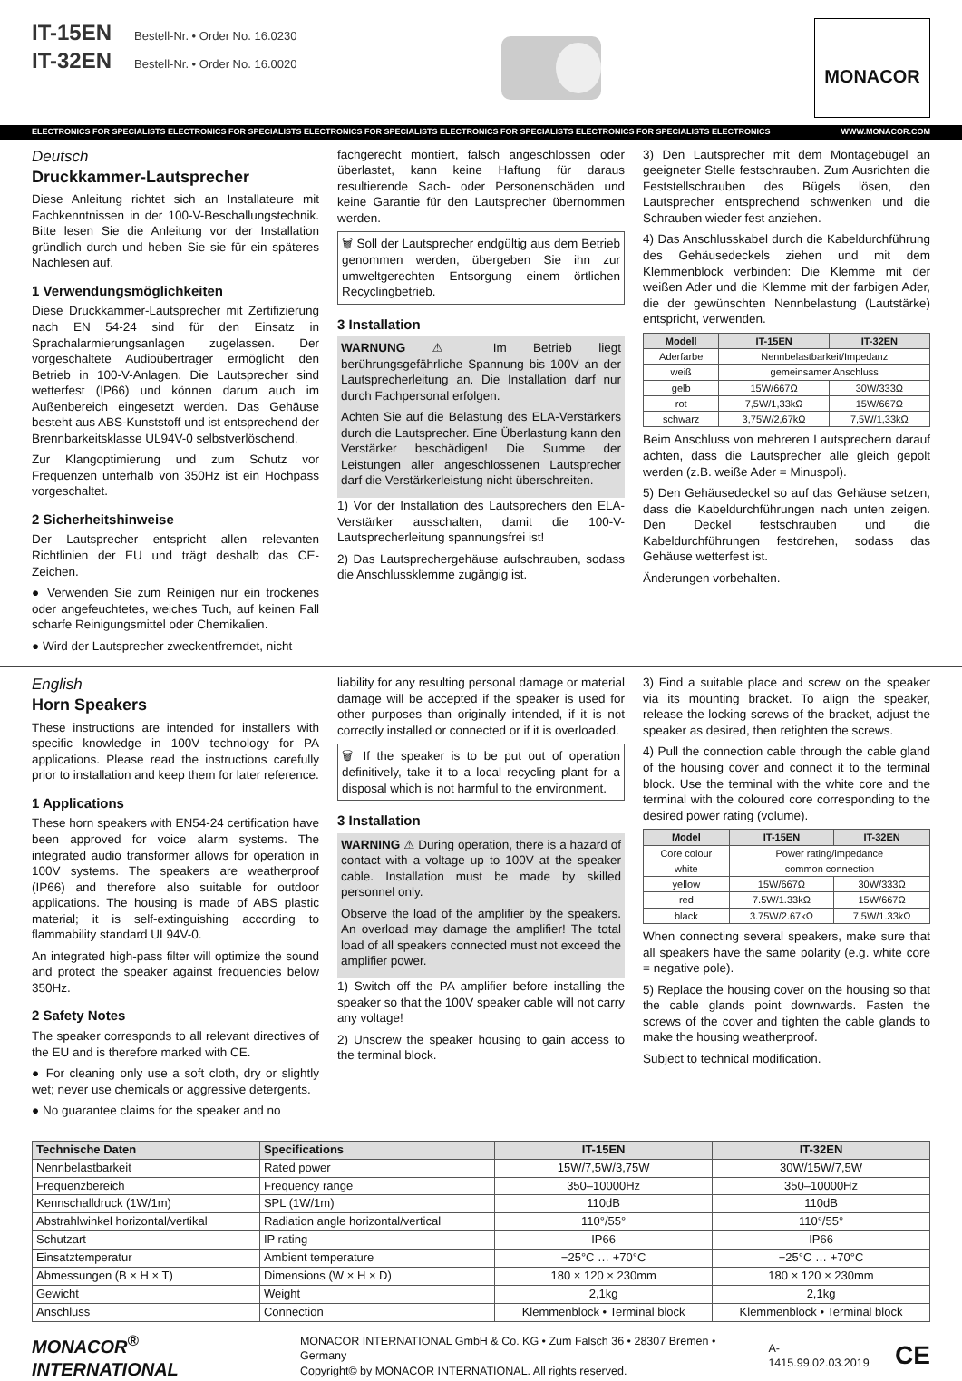IT-15EN Bestell-Nr. • Order No. 16.0230
IT-32EN Bestell-Nr. • Order No. 16.0020
MONACOR
ELECTRONICS FOR SPECIALISTS ELECTRONICS FOR SPECIALISTS ELECTRONICS FOR SPECIALISTS ELECTRONICS FOR SPECIALISTS ELECTRONICS FOR SPECIALISTS ELECTRONICS WWW.MONACOR.COM
Deutsch
Druckkammer-Lautsprecher
Diese Anleitung richtet sich an Installateure mit Fachkenntnissen in der 100-V-Beschallungstechnik. Bitte lesen Sie die Anleitung vor der Installation gründlich durch und heben Sie sie für ein späteres Nachlesen auf.
1 Verwendungsmöglichkeiten
Diese Druckkammer-Lautsprecher mit Zertifizierung nach EN 54-24 sind für den Einsatz in Sprachalarmierungsanlagen zugelassen. Der vorgeschaltete Audioübertrager ermöglicht den Betrieb in 100-V-Anlagen. Die Lautsprecher sind wetterfest (IP66) und können darum auch im Außenbereich eingesetzt werden. Das Gehäuse besteht aus ABS-Kunststoff und ist entsprechend der Brennbarkeitsklasse UL94V-0 selbstverlöschend.
Zur Klangoptimierung und zum Schutz vor Frequenzen unterhalb von 350Hz ist ein Hochpass vorgeschaltet.
2 Sicherheitshinweise
Der Lautsprecher entspricht allen relevanten Richtlinien der EU und trägt deshalb das CE-Zeichen.
● Verwenden Sie zum Reinigen nur ein trockenes oder angefeuchtetes, weiches Tuch, auf keinen Fall scharfe Reinigungsmittel oder Chemikalien.
● Wird der Lautsprecher zweckentfremdet, nicht
fachgerecht montiert, falsch angeschlossen oder überlastet, kann keine Haftung für daraus resultierende Sach- oder Personenschäden und keine Garantie für den Lautsprecher übernommen werden.
🗑 Soll der Lautsprecher endgültig aus dem Betrieb genommen werden, übergeben Sie ihn zur umweltgerechten Entsorgung einem örtlichen Recyclingbetrieb.
3 Installation
WARNUNG ⚠ Im Betrieb liegt berührungsgefährliche Spannung bis 100V an der Lautsprecherleitung an. Die Installation darf nur durch Fachpersonal erfolgen.
Achten Sie auf die Belastung des ELA-Verstärkers durch die Lautsprecher. Eine Überlastung kann den Verstärker beschädigen! Die Summe der Leistungen aller angeschlossenen Lautsprecher darf die Verstärkerleistung nicht überschreiten.
1) Vor der Installation des Lautsprechers den ELA-Verstärker ausschalten, damit die 100-V-Lautsprecherleitung spannungsfrei ist!
2) Das Lautsprechergehäuse aufschrauben, sodass die Anschlussklemme zugängig ist.
3) Den Lautsprecher mit dem Montagebügel an geeigneter Stelle festschrauben. Zum Ausrichten die Feststellschrauben des Bügels lösen, den Lautsprecher entsprechend schwenken und die Schrauben wieder fest anziehen.
4) Das Anschlusskabel durch die Kabeldurchführung des Gehäusedeckels ziehen und mit dem Klemmenblock verbinden: Die Klemme mit der weißen Ader und die Klemme mit der farbigen Ader, die der gewünschten Nennbelastung (Lautstärke) entspricht, verwenden.
| Modell | IT-15EN | IT-32EN |
| --- | --- | --- |
| Aderfarbe | Nennbelastbarkeit/Impedanz | |
| weiß | gemeinsamer Anschluss | |
| gelb | 15W/667Ω | 30W/333Ω |
| rot | 7,5W/1,33kΩ | 15W/667Ω |
| schwarz | 3,75W/2,67kΩ | 7,5W/1,33kΩ |
Beim Anschluss von mehreren Lautsprechern darauf achten, dass die Lautsprecher alle gleich gepolt werden (z.B. weiße Ader = Minuspol).
5) Den Gehäusedeckel so auf das Gehäuse setzen, dass die Kabeldurchführungen nach unten zeigen. Den Deckel festschrauben und die Kabeldurchführungen festdrehen, sodass das Gehäuse wetterfest ist.
Änderungen vorbehalten.
English
Horn Speakers
These instructions are intended for installers with specific knowledge in 100V technology for PA applications. Please read the instructions carefully prior to installation and keep them for later reference.
1 Applications
These horn speakers with EN54-24 certification have been approved for voice alarm systems. The integrated audio transformer allows for operation in 100V systems. The speakers are weatherproof (IP66) and therefore also suitable for outdoor applications. The housing is made of ABS plastic material; it is self-extinguishing according to flammability standard UL94V-0.
An integrated high-pass filter will optimize the sound and protect the speaker against frequencies below 350Hz.
2 Safety Notes
The speaker corresponds to all relevant directives of the EU and is therefore marked with CE.
● For cleaning only use a soft cloth, dry or slightly wet; never use chemicals or aggressive detergents.
● No guarantee claims for the speaker and no
liability for any resulting personal damage or material damage will be accepted if the speaker is used for other purposes than originally intended, if it is not correctly installed or connected or if it is overloaded.
🗑 If the speaker is to be put out of operation definitively, take it to a local recycling plant for a disposal which is not harmful to the environment.
3 Installation
WARNING ⚠ During operation, there is a hazard of contact with a voltage up to 100V at the speaker cable. Installation must be made by skilled personnel only.
Observe the load of the amplifier by the speakers. An overload may damage the amplifier! The total load of all speakers connected must not exceed the amplifier power.
1) Switch off the PA amplifier before installing the speaker so that the 100V speaker cable will not carry any voltage!
2) Unscrew the speaker housing to gain access to the terminal block.
3) Find a suitable place and screw on the speaker via its mounting bracket. To align the speaker, release the locking screws of the bracket, adjust the speaker as desired, then retighten the screws.
4) Pull the connection cable through the cable gland of the housing cover and connect it to the terminal block. Use the terminal with the white core and the terminal with the coloured core corresponding to the desired power rating (volume).
| Model | IT-15EN | IT-32EN |
| --- | --- | --- |
| Core colour | Power rating/impedance | |
| white | common connection | |
| yellow | 15W/667Ω | 30W/333Ω |
| red | 7.5W/1.33kΩ | 15W/667Ω |
| black | 3.75W/2.67kΩ | 7.5W/1.33kΩ |
When connecting several speakers, make sure that all speakers have the same polarity (e.g. white core = negative pole).
5) Replace the housing cover on the housing so that the cable glands point downwards. Fasten the screws of the cover and tighten the cable glands to make the housing weatherproof.
Subject to technical modification.
| Technische Daten | Specifications | IT-15EN | IT-32EN |
| --- | --- | --- | --- |
| Nennbelastbarkeit | Rated power | 15W/7,5W/3,75W | 30W/15W/7,5W |
| Frequenzbereich | Frequency range | 350–10000Hz | 350–10000Hz |
| Kennschalldruck (1W/1m) | SPL (1W/1m) | 110dB | 110dB |
| Abstrahlwinkel horizontal/vertikal | Radiation angle horizontal/vertical | 110°/55° | 110°/55° |
| Schutzart | IP rating | IP66 | IP66 |
| Einsatztemperatur | Ambient temperature | −25°C … +70°C | −25°C … +70°C |
| Abmessungen (B × H × T) | Dimensions (W × H × D) | 180 × 120 × 230mm | 180 × 120 × 230mm |
| Gewicht | Weight | 2,1kg | 2,1kg |
| Anschluss | Connection | Klemmenblock • Terminal block | Klemmenblock • Terminal block |
MONACOR<sup>®</sup> INTERNATIONAL
MONACOR INTERNATIONAL GmbH & Co. KG • Zum Falsch 36 • 28307 Bremen • Germany
Copyright© by MONACOR INTERNATIONAL. All rights reserved.
A-1415.99.02.03.2019
CE